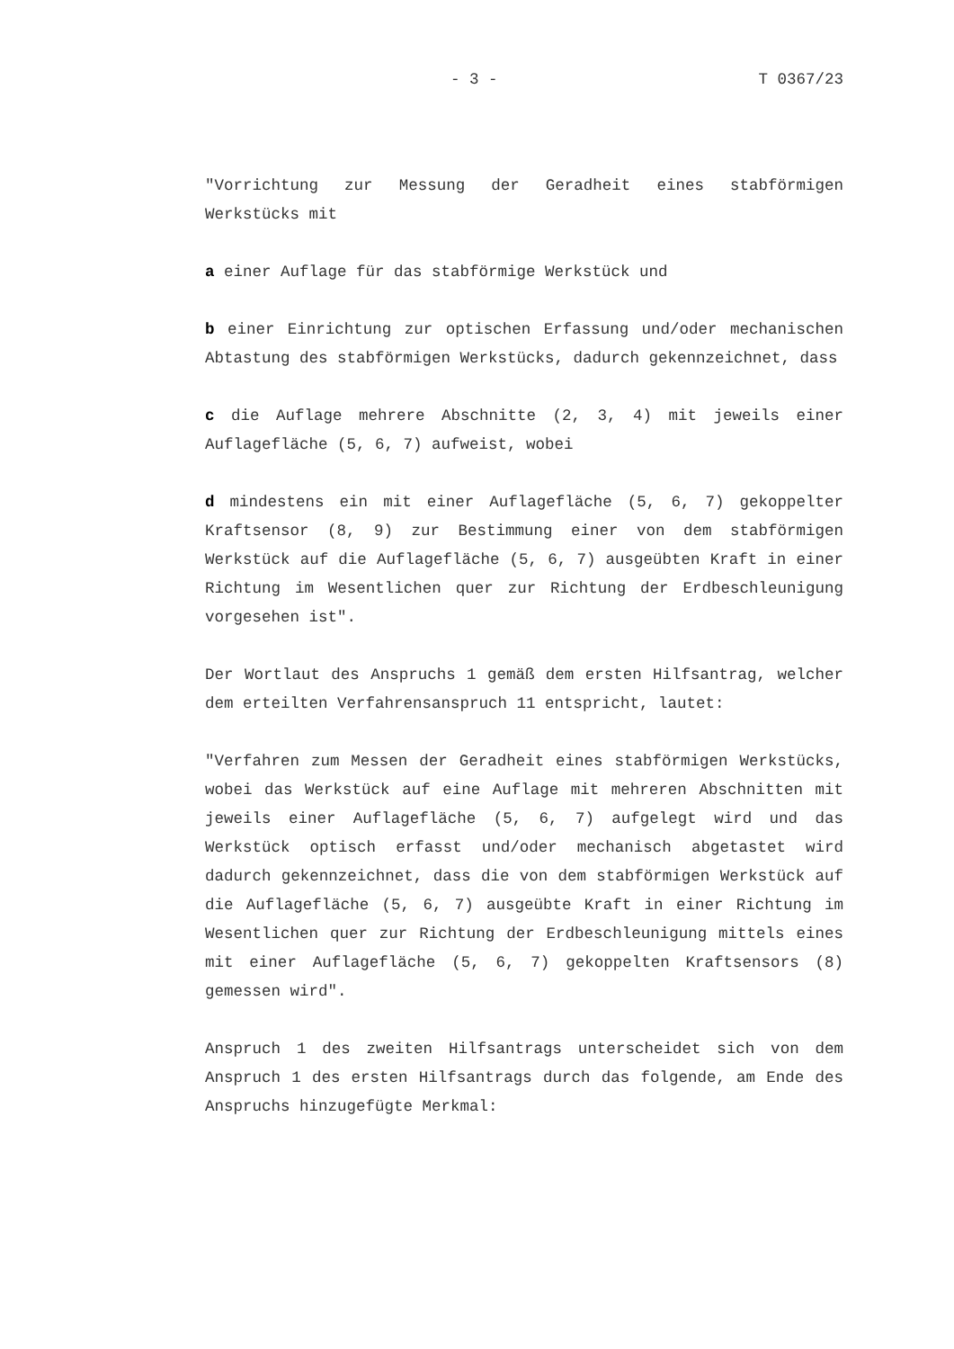- 3 - T 0367/23
"Vorrichtung zur Messung der Geradheit eines stabförmigen Werkstücks mit
a einer Auflage für das stabförmige Werkstück und
b einer Einrichtung zur optischen Erfassung und/oder mechanischen Abtastung des stabförmigen Werkstücks, dadurch gekennzeichnet, dass
c die Auflage mehrere Abschnitte (2, 3, 4) mit jeweils einer Auflagefläche (5, 6, 7) aufweist, wobei
d mindestens ein mit einer Auflagefläche (5, 6, 7) gekoppelter Kraftsensor (8, 9) zur Bestimmung einer von dem stabförmigen Werkstück auf die Auflagefläche (5, 6, 7) ausgeübten Kraft in einer Richtung im Wesentlichen quer zur Richtung der Erdbeschleunigung vorgesehen ist".
Der Wortlaut des Anspruchs 1 gemäß dem ersten Hilfsantrag, welcher dem erteilten Verfahrensanspruch 11 entspricht, lautet:
"Verfahren zum Messen der Geradheit eines stabförmigen Werkstücks, wobei das Werkstück auf eine Auflage mit mehreren Abschnitten mit jeweils einer Auflagefläche (5, 6, 7) aufgelegt wird und das Werkstück optisch erfasst und/oder mechanisch abgetastet wird dadurch gekennzeichnet, dass die von dem stabförmigen Werkstück auf die Auflagefläche (5, 6, 7) ausgeübte Kraft in einer Richtung im Wesentlichen quer zur Richtung der Erdbeschleunigung mittels eines mit einer Auflagefläche (5, 6, 7) gekoppelten Kraftsensors (8) gemessen wird".
Anspruch 1 des zweiten Hilfsantrags unterscheidet sich von dem Anspruch 1 des ersten Hilfsantrags durch das folgende, am Ende des Anspruchs hinzugefügte Merkmal: